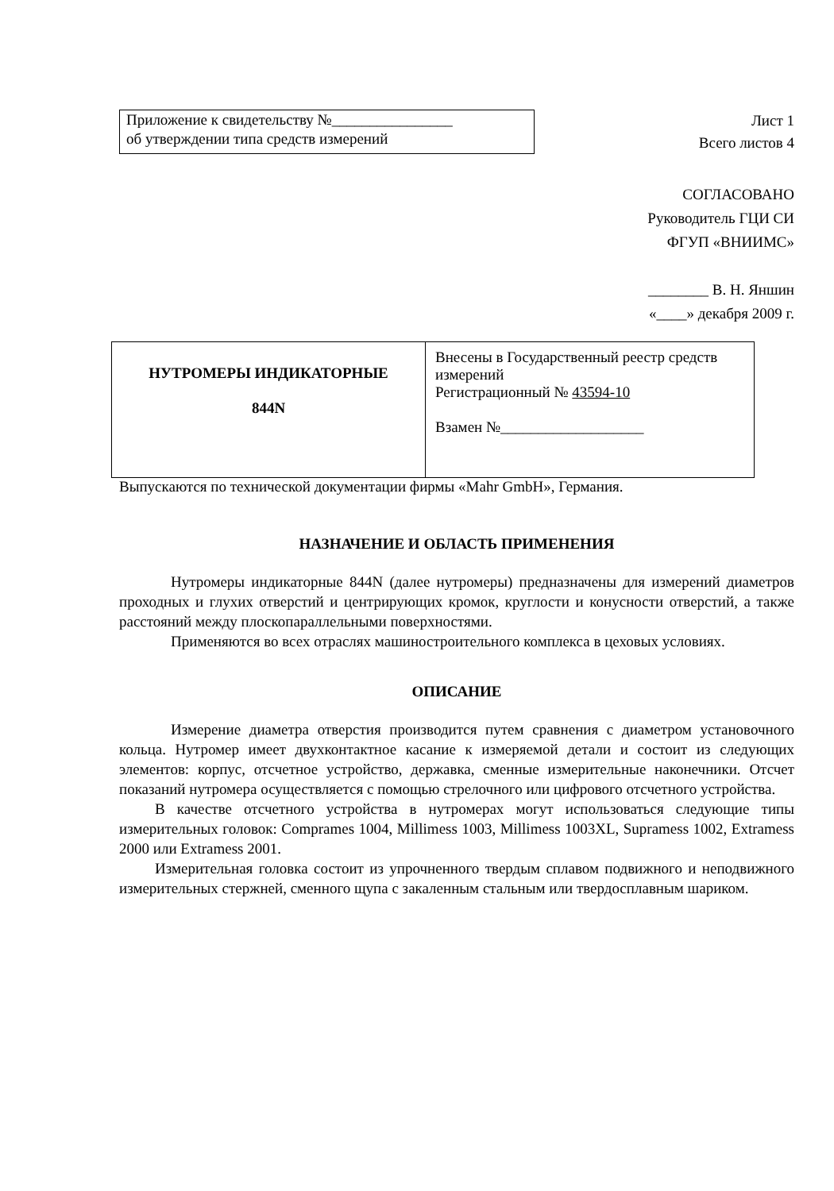Приложение к свидетельству №________________
об утверждении типа средств измерений
Лист 1
Всего листов 4
СОГЛАСОВАНО
Руководитель ГЦИ СИ
ФГУП «ВНИИМС»
________ В. Н. Яншин
«____» декабря 2009 г.
| НУТРОМЕРЫ ИНДИКАТОРНЫЕ 844N | Внесены в Государственный реестр средств измерений Регистрационный № 43594-10 Взамен №___________________ |
Выпускаются по технической документации фирмы «Mahr GmbH», Германия.
НАЗНАЧЕНИЕ И ОБЛАСТЬ ПРИМЕНЕНИЯ
Нутромеры индикаторные 844N (далее нутромеры) предназначены для измерений диаметров проходных и глухих отверстий и центрирующих кромок, круглости и конусности отверстий, а также расстояний между плоскопараллельными поверхностями.
Применяются во всех отраслях машиностроительного комплекса в цеховых условиях.
ОПИСАНИЕ
Измерение диаметра отверстия производится путем сравнения с диаметром установочного кольца. Нутромер имеет двухконтактное касание к измеряемой детали и состоит из следующих элементов: корпус, отсчетное устройство, державка, сменные измерительные наконечники. Отсчет показаний нутромера осуществляется с помощью стрелочного или цифрового отсчетного устройства.
В качестве отсчетного устройства в нутромерах могут использоваться следующие типы измерительных головок: Comprames 1004, Millimess 1003, Millimess 1003XL, Supramess 1002, Extramess 2000 или Extramess 2001.
Измерительная головка состоит из упрочненного твердым сплавом подвижного и неподвижного измерительных стержней, сменного щупа с закаленным стальным или твердосплавным шариком.